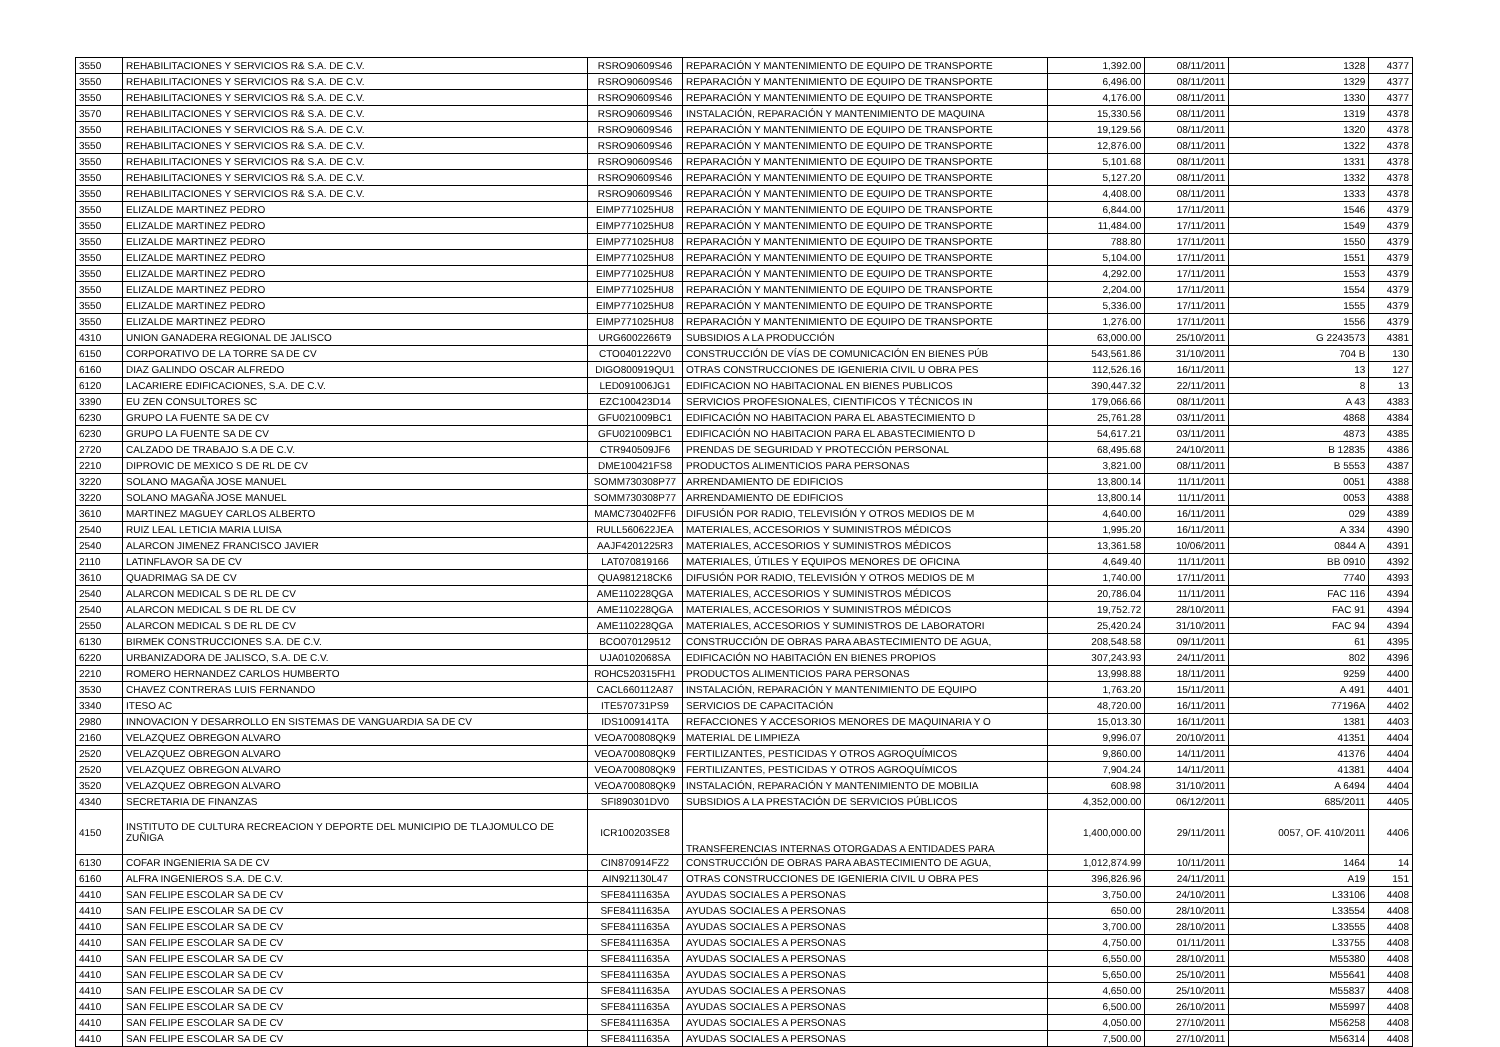| 3550 | REHABILITACIONES Y SERVICIOS R& S.A. DE C.V. | RSRO90609S46 | REPARACIÓN Y MANTENIMIENTO DE EQUIPO DE TRANSPORTE | 1,392.00 | 08/11/2011 | 1328 | 4377 |
| 3550 | REHABILITACIONES Y SERVICIOS R& S.A. DE C.V. | RSRO90609S46 | REPARACIÓN Y MANTENIMIENTO DE EQUIPO DE TRANSPORTE | 6,496.00 | 08/11/2011 | 1329 | 4377 |
| 3550 | REHABILITACIONES Y SERVICIOS R& S.A. DE C.V. | RSRO90609S46 | REPARACIÓN Y MANTENIMIENTO DE EQUIPO DE TRANSPORTE | 4,176.00 | 08/11/2011 | 1330 | 4377 |
| 3570 | REHABILITACIONES Y SERVICIOS R& S.A. DE C.V. | RSRO90609S46 | INSTALACIÓN, REPARACIÓN Y MANTENIMIENTO DE MAQUINA | 15,330.56 | 08/11/2011 | 1319 | 4378 |
| 3550 | REHABILITACIONES Y SERVICIOS R& S.A. DE C.V. | RSRO90609S46 | REPARACIÓN Y MANTENIMIENTO DE EQUIPO DE TRANSPORTE | 19,129.56 | 08/11/2011 | 1320 | 4378 |
| 3550 | REHABILITACIONES Y SERVICIOS R& S.A. DE C.V. | RSRO90609S46 | REPARACIÓN Y MANTENIMIENTO DE EQUIPO DE TRANSPORTE | 12,876.00 | 08/11/2011 | 1322 | 4378 |
| 3550 | REHABILITACIONES Y SERVICIOS R& S.A. DE C.V. | RSRO90609S46 | REPARACIÓN Y MANTENIMIENTO DE EQUIPO DE TRANSPORTE | 5,101.68 | 08/11/2011 | 1331 | 4378 |
| 3550 | REHABILITACIONES Y SERVICIOS R& S.A. DE C.V. | RSRO90609S46 | REPARACIÓN Y MANTENIMIENTO DE EQUIPO DE TRANSPORTE | 5,127.20 | 08/11/2011 | 1332 | 4378 |
| 3550 | REHABILITACIONES Y SERVICIOS R& S.A. DE C.V. | RSRO90609S46 | REPARACIÓN Y MANTENIMIENTO DE EQUIPO DE TRANSPORTE | 4,408.00 | 08/11/2011 | 1333 | 4378 |
| 3550 | ELIZALDE MARTINEZ PEDRO | EIMP771025HU8 | REPARACIÓN Y MANTENIMIENTO DE EQUIPO DE TRANSPORTE | 6,844.00 | 17/11/2011 | 1546 | 4379 |
| 3550 | ELIZALDE MARTINEZ PEDRO | EIMP771025HU8 | REPARACIÓN Y MANTENIMIENTO DE EQUIPO DE TRANSPORTE | 11,484.00 | 17/11/2011 | 1549 | 4379 |
| 3550 | ELIZALDE MARTINEZ PEDRO | EIMP771025HU8 | REPARACIÓN Y MANTENIMIENTO DE EQUIPO DE TRANSPORTE | 788.80 | 17/11/2011 | 1550 | 4379 |
| 3550 | ELIZALDE MARTINEZ PEDRO | EIMP771025HU8 | REPARACIÓN Y MANTENIMIENTO DE EQUIPO DE TRANSPORTE | 5,104.00 | 17/11/2011 | 1551 | 4379 |
| 3550 | ELIZALDE MARTINEZ PEDRO | EIMP771025HU8 | REPARACIÓN Y MANTENIMIENTO DE EQUIPO DE TRANSPORTE | 4,292.00 | 17/11/2011 | 1553 | 4379 |
| 3550 | ELIZALDE MARTINEZ PEDRO | EIMP771025HU8 | REPARACIÓN Y MANTENIMIENTO DE EQUIPO DE TRANSPORTE | 2,204.00 | 17/11/2011 | 1554 | 4379 |
| 3550 | ELIZALDE MARTINEZ PEDRO | EIMP771025HU8 | REPARACIÓN Y MANTENIMIENTO DE EQUIPO DE TRANSPORTE | 5,336.00 | 17/11/2011 | 1555 | 4379 |
| 3550 | ELIZALDE MARTINEZ PEDRO | EIMP771025HU8 | REPARACIÓN Y MANTENIMIENTO DE EQUIPO DE TRANSPORTE | 1,276.00 | 17/11/2011 | 1556 | 4379 |
| 4310 | UNION GANADERA REGIONAL DE JALISCO | URG6002266T9 | SUBSIDIOS A LA PRODUCCIÓN | 63,000.00 | 25/10/2011 | G 2243573 | 4381 |
| 6150 | CORPORATIVO DE LA TORRE SA DE CV | CTO0401222V0 | CONSTRUCCIÓN DE VÍAS DE COMUNICACIÓN EN BIENES PÚB | 543,561.86 | 31/10/2011 | 704 B | 130 |
| 6160 | DIAZ GALINDO OSCAR ALFREDO | DIGO800919QU1 | OTRAS CONSTRUCCIONES DE IGENIERIA CIVIL U OBRA PES | 112,526.16 | 16/11/2011 | 13 | 127 |
| 6120 | LACARIERE EDIFICACIONES, S.A. DE C.V. | LED091006JG1 | EDIFICACION NO HABITACIONAL EN BIENES PUBLICOS | 390,447.32 | 22/11/2011 | 8 | 13 |
| 3390 | EU ZEN CONSULTORES SC | EZC100423D14 | SERVICIOS PROFESIONALES, CIENTIFICOS Y TÉCNICOS IN | 179,066.66 | 08/11/2011 | A 43 | 4383 |
| 6230 | GRUPO LA FUENTE SA DE CV | GFU021009BC1 | EDIFICACIÓN NO HABITACION PARA EL ABASTECIMIENTO D | 25,761.28 | 03/11/2011 | 4868 | 4384 |
| 6230 | GRUPO LA FUENTE SA DE CV | GFU021009BC1 | EDIFICACIÓN NO HABITACION PARA EL ABASTECIMIENTO D | 54,617.21 | 03/11/2011 | 4873 | 4385 |
| 2720 | CALZADO DE TRABAJO S.A DE C.V. | CTR940509JF6 | PRENDAS DE SEGURIDAD Y PROTECCIÓN PERSONAL | 68,495.68 | 24/10/2011 | B 12835 | 4386 |
| 2210 | DIPROVIC DE MEXICO S DE RL DE CV | DME100421FS8 | PRODUCTOS ALIMENTICIOS PARA PERSONAS | 3,821.00 | 08/11/2011 | B 5553 | 4387 |
| 3220 | SOLANO MAGAÑA JOSE MANUEL | SOMM730308P77 | ARRENDAMIENTO DE EDIFICIOS | 13,800.14 | 11/11/2011 | 0051 | 4388 |
| 3220 | SOLANO MAGAÑA JOSE MANUEL | SOMM730308P77 | ARRENDAMIENTO DE EDIFICIOS | 13,800.14 | 11/11/2011 | 0053 | 4388 |
| 3610 | MARTINEZ MAGUEY CARLOS ALBERTO | MAMC730402FF6 | DIFUSIÓN POR RADIO, TELEVISIÓN Y OTROS MEDIOS DE M | 4,640.00 | 16/11/2011 | 029 | 4389 |
| 2540 | RUIZ LEAL LETICIA MARIA LUISA | RULL560622JEA | MATERIALES, ACCESORIOS Y SUMINISTROS MÉDICOS | 1,995.20 | 16/11/2011 | A 334 | 4390 |
| 2540 | ALARCON JIMENEZ FRANCISCO JAVIER | AAJF4201225R3 | MATERIALES, ACCESORIOS Y SUMINISTROS MÉDICOS | 13,361.58 | 10/06/2011 | 0844 A | 4391 |
| 2110 | LATINFLAVOR SA DE CV | LAT070819166 | MATERIALES, ÚTILES Y EQUIPOS MENORES DE OFICINA | 4,649.40 | 11/11/2011 | BB 0910 | 4392 |
| 3610 | QUADRIMAG SA DE CV | QUA981218CK6 | DIFUSIÓN POR RADIO, TELEVISIÓN Y OTROS MEDIOS DE M | 1,740.00 | 17/11/2011 | 7740 | 4393 |
| 2540 | ALARCON MEDICAL S DE RL DE CV | AME110228QGA | MATERIALES, ACCESORIOS Y SUMINISTROS MÉDICOS | 20,786.04 | 11/11/2011 | FAC 116 | 4394 |
| 2540 | ALARCON MEDICAL S DE RL DE CV | AME110228QGA | MATERIALES, ACCESORIOS Y SUMINISTROS MÉDICOS | 19,752.72 | 28/10/2011 | FAC 91 | 4394 |
| 2550 | ALARCON MEDICAL S DE RL DE CV | AME110228QGA | MATERIALES, ACCESORIOS Y SUMINISTROS DE LABORATORI | 25,420.24 | 31/10/2011 | FAC 94 | 4394 |
| 6130 | BIRMEK CONSTRUCCIONES S.A. DE C.V. | BCO070129512 | CONSTRUCCIÓN DE OBRAS PARA ABASTECIMIENTO DE AGUA, | 208,548.58 | 09/11/2011 | 61 | 4395 |
| 6220 | URBANIZADORA DE JALISCO, S.A. DE C.V. | UJA0102068SA | EDIFICACIÓN NO HABITACIÓN EN BIENES PROPIOS | 307,243.93 | 24/11/2011 | 802 | 4396 |
| 2210 | ROMERO HERNANDEZ CARLOS HUMBERTO | ROHC520315FH1 | PRODUCTOS ALIMENTICIOS PARA PERSONAS | 13,998.88 | 18/11/2011 | 9259 | 4400 |
| 3530 | CHAVEZ CONTRERAS LUIS FERNANDO | CACL660112A87 | INSTALACIÓN, REPARACIÓN Y MANTENIMIENTO DE EQUIPO | 1,763.20 | 15/11/2011 | A 491 | 4401 |
| 3340 | ITESO AC | ITE570731PS9 | SERVICIOS DE CAPACITACIÓN | 48,720.00 | 16/11/2011 | 77196A | 4402 |
| 2980 | INNOVACION Y DESARROLLO EN SISTEMAS DE VANGUARDIA SA DE CV | IDS1009141TA | REFACCIONES Y ACCESORIOS MENORES DE MAQUINARIA Y O | 15,013.30 | 16/11/2011 | 1381 | 4403 |
| 2160 | VELAZQUEZ OBREGON ALVARO | VEOA700808QK9 | MATERIAL DE LIMPIEZA | 9,996.07 | 20/10/2011 | 41351 | 4404 |
| 2520 | VELAZQUEZ OBREGON ALVARO | VEOA700808QK9 | FERTILIZANTES, PESTICIDAS Y OTROS AGROQUÍMICOS | 9,860.00 | 14/11/2011 | 41376 | 4404 |
| 2520 | VELAZQUEZ OBREGON ALVARO | VEOA700808QK9 | FERTILIZANTES, PESTICIDAS Y OTROS AGROQUÍMICOS | 7,904.24 | 14/11/2011 | 41381 | 4404 |
| 3520 | VELAZQUEZ OBREGON ALVARO | VEOA700808QK9 | INSTALACIÓN, REPARACIÓN Y MANTENIMIENTO DE MOBILIA | 608.98 | 31/10/2011 | A 6494 | 4404 |
| 4340 | SECRETARIA DE FINANZAS | SFI890301DV0 | SUBSIDIOS A LA PRESTACIÓN DE SERVICIOS PÚBLICOS | 4,352,000.00 | 06/12/2011 | 685/2011 | 4405 |
| 4150 | INSTITUTO DE CULTURA RECREACION Y DEPORTE DEL MUNICIPIO DE TLAJOMULCO DE ZUÑIGA | ICR100203SE8 | TRANSFERENCIAS INTERNAS OTORGADAS A ENTIDADES PARA | 1,400,000.00 | 29/11/2011 | 0057, OF. 410/2011 | 4406 |
| 6130 | COFAR INGENIERIA SA DE CV | CIN870914FZ2 | CONSTRUCCIÓN DE OBRAS PARA ABASTECIMIENTO DE AGUA, | 1,012,874.99 | 10/11/2011 | 1464 | 14 |
| 6160 | ALFRA INGENIEROS S.A. DE C.V. | AIN921130L47 | OTRAS CONSTRUCCIONES DE IGENIERIA CIVIL U OBRA PES | 396,826.96 | 24/11/2011 | A19 | 151 |
| 4410 | SAN FELIPE ESCOLAR SA DE CV | SFE84111635A | AYUDAS SOCIALES A PERSONAS | 3,750.00 | 24/10/2011 | L33106 | 4408 |
| 4410 | SAN FELIPE ESCOLAR SA DE CV | SFE84111635A | AYUDAS SOCIALES A PERSONAS | 650.00 | 28/10/2011 | L33554 | 4408 |
| 4410 | SAN FELIPE ESCOLAR SA DE CV | SFE84111635A | AYUDAS SOCIALES A PERSONAS | 3,700.00 | 28/10/2011 | L33555 | 4408 |
| 4410 | SAN FELIPE ESCOLAR SA DE CV | SFE84111635A | AYUDAS SOCIALES A PERSONAS | 4,750.00 | 01/11/2011 | L33755 | 4408 |
| 4410 | SAN FELIPE ESCOLAR SA DE CV | SFE84111635A | AYUDAS SOCIALES A PERSONAS | 6,550.00 | 28/10/2011 | M55380 | 4408 |
| 4410 | SAN FELIPE ESCOLAR SA DE CV | SFE84111635A | AYUDAS SOCIALES A PERSONAS | 5,650.00 | 25/10/2011 | M55641 | 4408 |
| 4410 | SAN FELIPE ESCOLAR SA DE CV | SFE84111635A | AYUDAS SOCIALES A PERSONAS | 4,650.00 | 25/10/2011 | M55837 | 4408 |
| 4410 | SAN FELIPE ESCOLAR SA DE CV | SFE84111635A | AYUDAS SOCIALES A PERSONAS | 6,500.00 | 26/10/2011 | M55997 | 4408 |
| 4410 | SAN FELIPE ESCOLAR SA DE CV | SFE84111635A | AYUDAS SOCIALES A PERSONAS | 4,050.00 | 27/10/2011 | M56258 | 4408 |
| 4410 | SAN FELIPE ESCOLAR SA DE CV | SFE84111635A | AYUDAS SOCIALES A PERSONAS | 7,500.00 | 27/10/2011 | M56314 | 4408 |